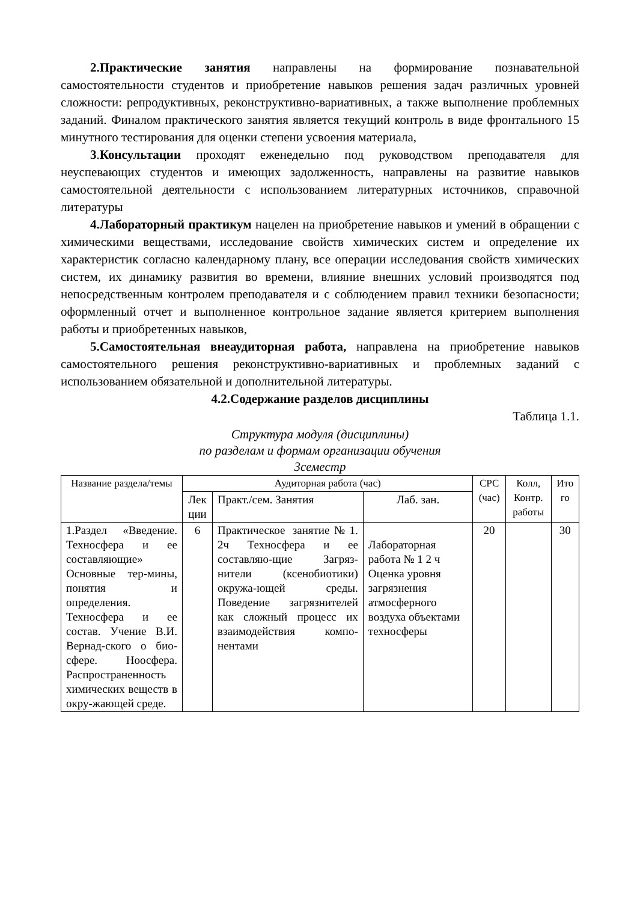2.Практические занятия направлены на формирование познавательной самостоятельности студентов и приобретение навыков решения задач различных уровней сложности: репродуктивных, реконструктивно-вариативных, а также выполнение проблемных заданий. Финалом практического занятия является текущий контроль в виде фронтального 15 минутного тестирования для оценки степени усвоения материала,
3.Консультации проходят еженедельно под руководством преподавателя для неуспевающих студентов и имеющих задолженность, направлены на развитие навыков самостоятельной деятельности с использованием литературных источников, справочной литературы
4.Лабораторный практикум нацелен на приобретение навыков и умений в обращении с химическими веществами, исследование свойств химических систем и определение их характеристик согласно календарному плану, все операции исследования свойств химических систем, их динамику развития во времени, влияние внешних условий производятся под непосредственным контролем преподавателя и с соблюдением правил техники безопасности; оформленный отчет и выполненное контрольное задание является критерием выполнения работы и приобретенных навыков,
5.Самостоятельная внеаудиторная работа, направлена на приобретение навыков самостоятельного решения реконструктивно-вариативных и проблемных заданий с использованием обязательной и дополнительной литературы.
4.2.Содержание разделов дисциплины
Таблица 1.1.
Структура модуля (дисциплины)
по разделам и формам организации обучения
3семестр
| Название раздела/темы | Аудиторная работа (час) | | | СРС (час) | Колл, Контр. работы | Ито го |
| --- | --- | --- | --- | --- | --- | --- |
| | Лек ции | Практ./сем. Занятия | Лаб. зан. | | | |
| 1.Раздел «Введение. Техносфера и ее составляющие» Основные тер-мины, понятия и определения. Техносфера и ее состав. Учение В.И. Вернад-ского о био-сфере. Ноосфера. Распространенность химических веществ в окру-жающей среде. | 6 | Практическое занятие№1. 2ч Техносфера и ее составляю-щие Загряз-нители (ксенобиотики) окружа-ющей среды. Поведение загрязнителей как сложный процесс их взаимодействия компо-нентами | Лабораторная работа № 1 2 ч Оценка уровня загрязнения атмосферного воздуха объектами техносферы | 20 | | 30 |